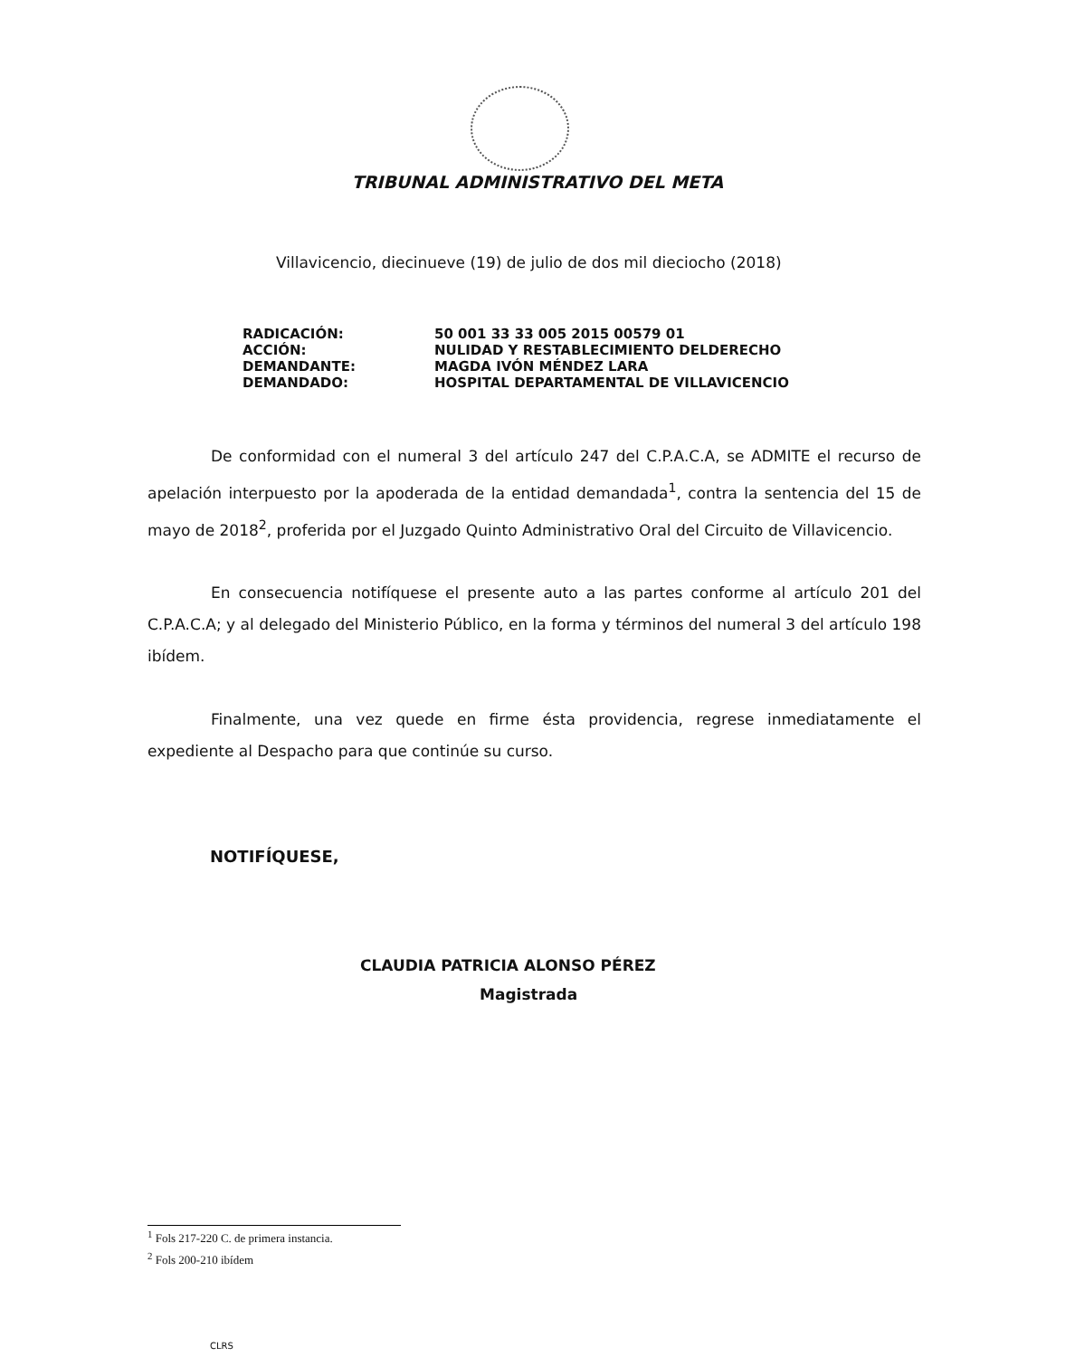TRIBUNAL ADMINISTRATIVO DEL META
Villavicencio, diecinueve (19) de julio de dos mil dieciocho (2018)
| RADICACIÓN: | 50 001 33 33 005 2015 00579 01 |
| ACCIÓN: | NULIDAD Y RESTABLECIMIENTO DELDERECHO |
| DEMANDANTE: | MAGDA IVÓN MÉNDEZ LARA |
| DEMANDADO: | HOSPITAL DEPARTAMENTAL DE VILLAVICENCIO |
De conformidad con el numeral 3 del artículo 247 del C.P.A.C.A, se ADMITE el recurso de apelación interpuesto por la apoderada de la entidad demandada<sup>1</sup>, contra la sentencia del 15 de mayo de 2018<sup>2</sup>, proferida por el Juzgado Quinto Administrativo Oral del Circuito de Villavicencio.
En consecuencia notifíquese el presente auto a las partes conforme al artículo 201 del C.P.A.C.A; y al delegado del Ministerio Público, en la forma y términos del numeral 3 del artículo 198 ibídem.
Finalmente, una vez quede en firme ésta providencia, regrese inmediatamente el expediente al Despacho para que continúe su curso.
NOTIFÍQUESE,
CLAUDIA PATRICIA ALONSO PÉREZ
Magistrada
<sup>1</sup> Fols 217-220 C. de primera instancia.
<sup>2</sup> Fols 200-210 ibídem
CLRS